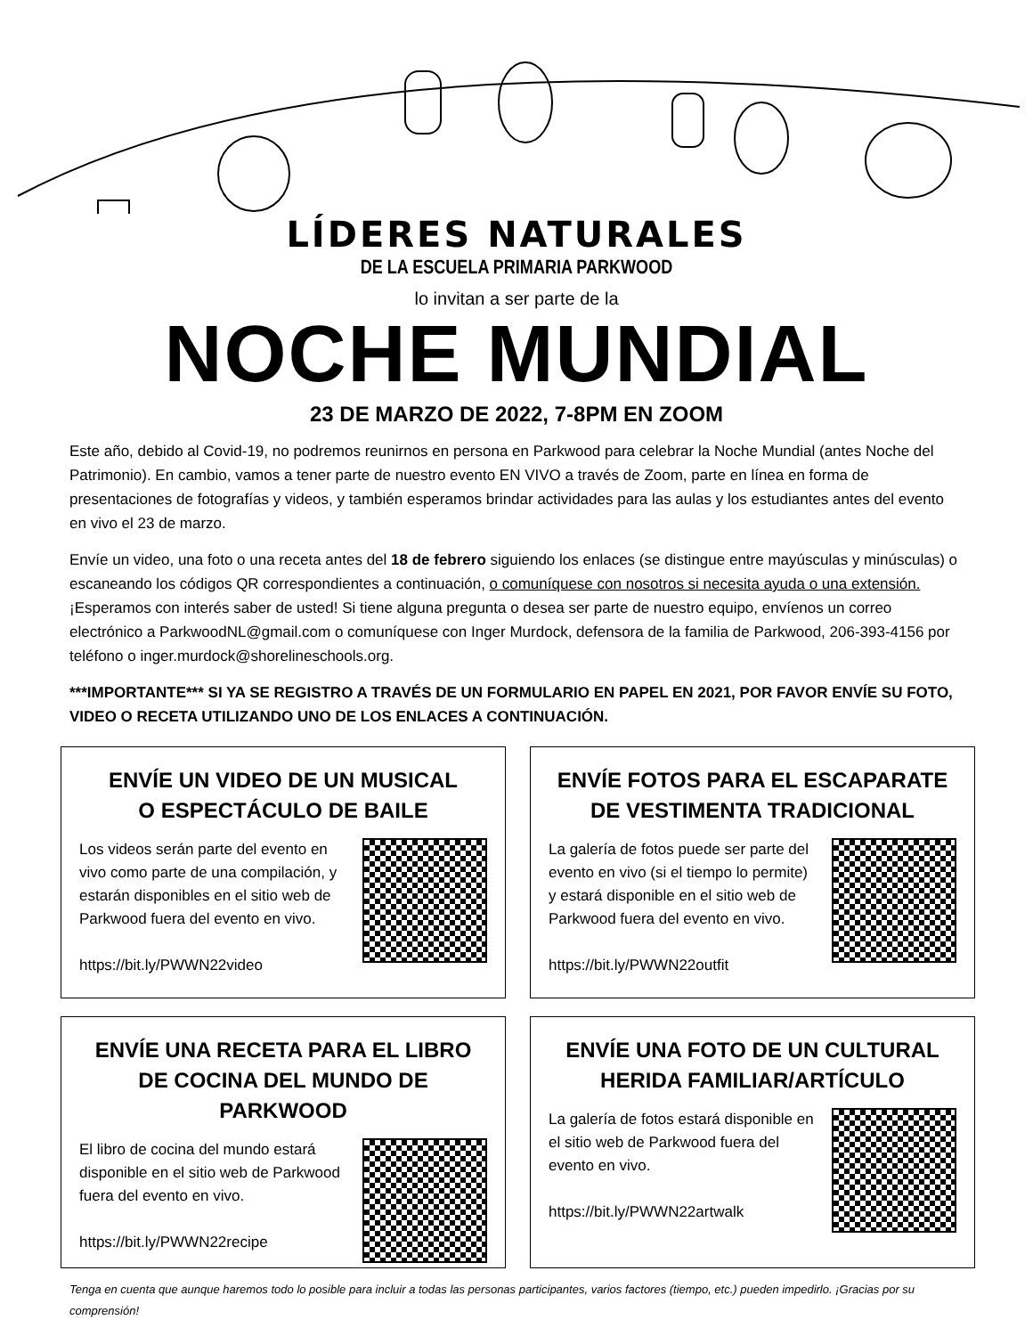LÍDERES NATURALES
DE LA ESCUELA PRIMARIA PARKWOOD
lo invitan a ser parte de la
NOCHE MUNDIAL
23 DE MARZO DE 2022, 7-8PM EN ZOOM
Este año, debido al Covid-19, no podremos reunirnos en persona en Parkwood para celebrar la Noche Mundial (antes Noche del Patrimonio). En cambio, vamos a tener parte de nuestro evento EN VIVO a través de Zoom, parte en línea en forma de presentaciones de fotografías y videos, y también esperamos brindar actividades para las aulas y los estudiantes antes del evento en vivo el 23 de marzo.
Envíe un video, una foto o una receta antes del 18 de febrero siguiendo los enlaces (se distingue entre mayúsculas y minúsculas) o escaneando los códigos QR correspondientes a continuación, o comuníquese con nosotros si necesita ayuda o una extensión. ¡Esperamos con interés saber de usted! Si tiene alguna pregunta o desea ser parte de nuestro equipo, envíenos un correo electrónico a ParkwoodNL@gmail.com o comuníquese con Inger Murdock, defensora de la familia de Parkwood, 206-393-4156 por teléfono o inger.murdock@shorelineschools.org.
***IMPORTANTE*** SI YA SE REGISTRO A TRAVÉS DE UN FORMULARIO EN PAPEL EN 2021, POR FAVOR ENVÍE SU FOTO, VIDEO O RECETA UTILIZANDO UNO DE LOS ENLACES A CONTINUACIÓN.
ENVÍE UN VIDEO DE UN MUSICAL
O ESPECTÁCULO DE BAILE
Los videos serán parte del evento en vivo como parte de una compilación, y estarán disponibles en el sitio web de Parkwood fuera del evento en vivo.
https://bit.ly/PWWN22video
ENVÍE FOTOS PARA EL ESCAPARATE
DE VESTIMENTA TRADICIONAL
La galería de fotos puede ser parte del evento en vivo (si el tiempo lo permite) y estará disponible en el sitio web de Parkwood fuera del evento en vivo.
https://bit.ly/PWWN22outfit
ENVÍE UNA RECETA PARA EL LIBRO
DE COCINA DEL MUNDO DE PARKWOOD
El libro de cocina del mundo estará disponible en el sitio web de Parkwood fuera del evento en vivo.
https://bit.ly/PWWN22recipe
ENVÍE UNA FOTO DE UN CULTURAL
HERIDA FAMILIAR/ARTÍCULO
La galería de fotos estará disponible en el sitio web de Parkwood fuera del evento en vivo.
https://bit.ly/PWWN22artwalk
Tenga en cuenta que aunque haremos todo lo posible para incluir a todas las personas participantes, varios factores (tiempo, etc.) pueden impedirlo. ¡Gracias por su comprensión!